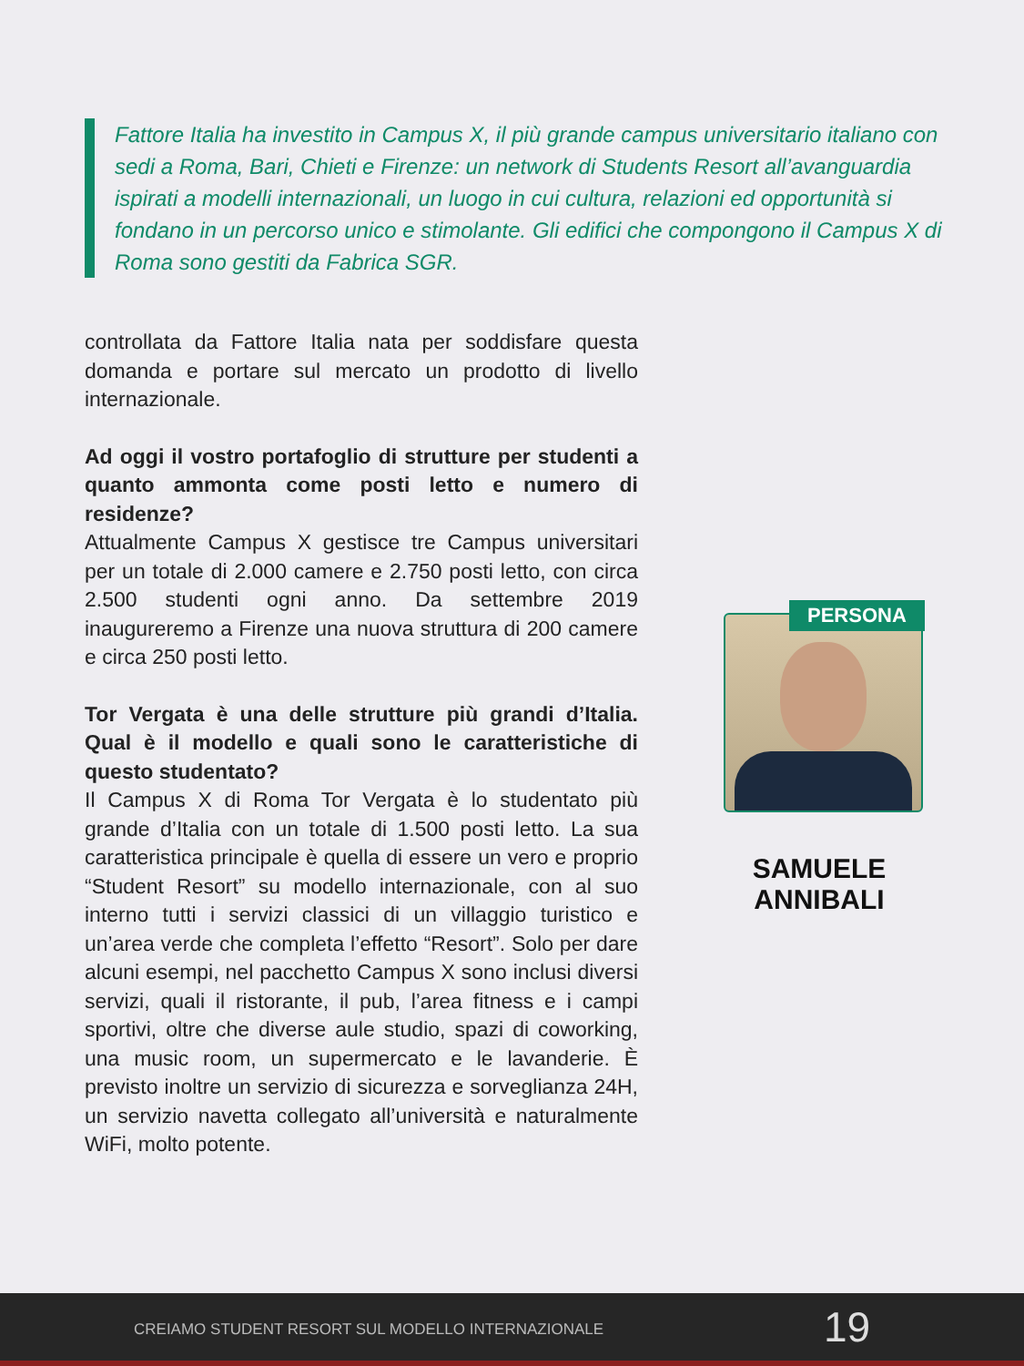Fattore Italia ha investito in Campus X, il più grande campus universitario italiano con sedi a Roma, Bari, Chieti e Firenze: un network di Students Resort all’avanguardia ispirati a modelli internazionali, un luogo in cui cultura, relazioni ed opportunità si fondano in un percorso unico e stimolante. Gli edifici che compongono il Campus X di Roma sono gestiti da Fabrica SGR.
controllata da Fattore Italia nata per soddisfare questa domanda e portare sul mercato un prodotto di livello internazionale.
Ad oggi il vostro portafoglio di strutture per studenti a quanto ammonta come posti letto e numero di residenze?
Attualmente Campus X gestisce tre Campus universitari per un totale di 2.000 camere e 2.750 posti letto, con circa 2.500 studenti ogni anno. Da settembre 2019 inaugureremo a Firenze una nuova struttura di 200 camere e circa 250 posti letto.
Tor Vergata è una delle strutture più grandi d’Italia. Qual è il modello e quali sono le caratteristiche di questo studentato?
Il Campus X di Roma Tor Vergata è lo studentato più grande d’Italia con un totale di 1.500 posti letto. La sua caratteristica principale è quella di essere un vero e proprio “Student Resort” su modello internazionale, con al suo interno tutti i servizi classici di un villaggio turistico e un’area verde che completa l’effetto “Resort”. Solo per dare alcuni esempi, nel pacchetto Campus X sono inclusi diversi servizi, quali il ristorante, il pub, l’area fitness e i campi sportivi, oltre che diverse aule studio, spazi di coworking, una music room, un supermercato e le lavanderie. È previsto inoltre un servizio di sicurezza e sorveglianza 24H, un servizio navetta collegato all’università e naturalmente WiFi, molto potente.
PERSONA
SAMUELE ANNIBALI
CREIAMO STUDENT RESORT SUL MODELLO INTERNAZIONALE 19